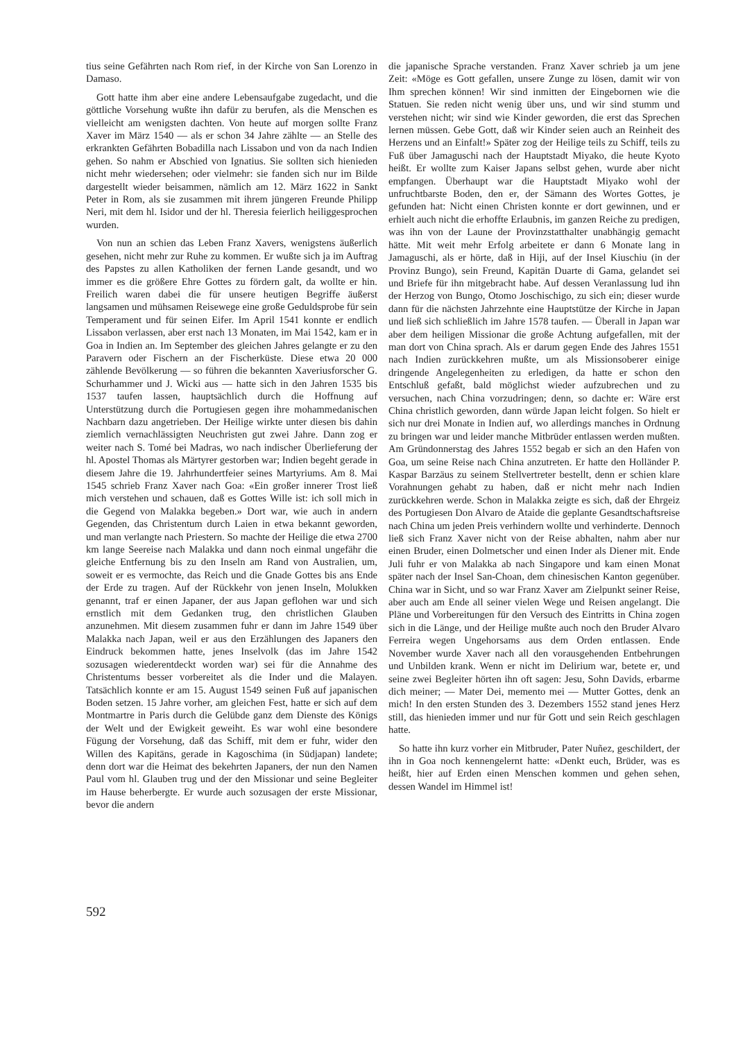tius seine Gefährten nach Rom rief, in der Kirche von San Lorenzo in Damaso.
Gott hatte ihm aber eine andere Lebensaufgabe zugedacht, und die göttliche Vorsehung wußte ihn dafür zu berufen, als die Menschen es vielleicht am wenigsten dachten. Von heute auf morgen sollte Franz Xaver im März 1540 — als er schon 34 Jahre zählte — an Stelle des erkrankten Gefährten Bobadilla nach Lissabon und von da nach Indien gehen. So nahm er Abschied von Ignatius. Sie sollten sich hienieden nicht mehr wiedersehen; oder vielmehr: sie fanden sich nur im Bilde dargestellt wieder beisammen, nämlich am 12. März 1622 in Sankt Peter in Rom, als sie zusammen mit ihrem jüngeren Freunde Philipp Neri, mit dem hl. Isidor und der hl. Theresia feierlich heiliggesprochen wurden.
Von nun an schien das Leben Franz Xavers, wenigstens äußerlich gesehen, nicht mehr zur Ruhe zu kommen. Er wußte sich ja im Auftrag des Papstes zu allen Katholiken der fernen Lande gesandt, und wo immer es die größere Ehre Gottes zu fördern galt, da wollte er hin. Freilich waren dabei die für unsere heutigen Begriffe äußerst langsamen und mühsamen Reisewege eine große Geduldsprobe für sein Temperament und für seinen Eifer. Im April 1541 konnte er endlich Lissabon verlassen, aber erst nach 13 Monaten, im Mai 1542, kam er in Goa in Indien an. Im September des gleichen Jahres gelangte er zu den Paravern oder Fischern an der Fischerküste. Diese etwa 20 000 zählende Bevölkerung — so führen die bekannten Xaveriusforscher G. Schurhammer und J. Wicki aus — hatte sich in den Jahren 1535 bis 1537 taufen lassen, hauptsächlich durch die Hoffnung auf Unterstützung durch die Portugiesen gegen ihre mohammedanischen Nachbarn dazu angetrieben. Der Heilige wirkte unter diesen bis dahin ziemlich vernachlässigten Neuchristen gut zwei Jahre. Dann zog er weiter nach S. Tomé bei Madras, wo nach indischer Überlieferung der hl. Apostel Thomas als Märtyrer gestorben war; Indien begeht gerade in diesem Jahre die 19. Jahrhundertfeier seines Martyriums. Am 8. Mai 1545 schrieb Franz Xaver nach Goa: «Ein großer innerer Trost ließ mich verstehen und schauen, daß es Gottes Wille ist: ich soll mich in die Gegend von Malakka begeben.» Dort war, wie auch in andern Gegenden, das Christentum durch Laien in etwa bekannt geworden, und man verlangte nach Priestern. So machte der Heilige die etwa 2700 km lange Seereise nach Malakka und dann noch einmal ungefähr die gleiche Entfernung bis zu den Inseln am Rand von Australien, um, soweit er es vermochte, das Reich und die Gnade Gottes bis ans Ende der Erde zu tragen. Auf der Rückkehr von jenen Inseln, Molukken genannt, traf er einen Japaner, der aus Japan geflohen war und sich ernstlich mit dem Gedanken trug, den christlichen Glauben anzunehmen. Mit diesem zusammen fuhr er dann im Jahre 1549 über Malakka nach Japan, weil er aus den Erzählungen des Japaners den Eindruck bekommen hatte, jenes Inselvolk (das im Jahre 1542 sozusagen wiederentdeckt worden war) sei für die Annahme des Christentums besser vorbereitet als die Inder und die Malayen. Tatsächlich konnte er am 15. August 1549 seinen Fuß auf japanischen Boden setzen. 15 Jahre vorher, am gleichen Fest, hatte er sich auf dem Montmartre in Paris durch die Gelübde ganz dem Dienste des Königs der Welt und der Ewigkeit geweiht. Es war wohl eine besondere Fügung der Vorsehung, daß das Schiff, mit dem er fuhr, wider den Willen des Kapitäns, gerade in Kagoschima (in Südjapan) landete; denn dort war die Heimat des bekehrten Japaners, der nun den Namen Paul vom hl. Glauben trug und der den Missionar und seine Begleiter im Hause beherbergte. Er wurde auch sozusagen der erste Missionar, bevor die andern
die japanische Sprache verstanden. Franz Xaver schrieb ja um jene Zeit: «Möge es Gott gefallen, unsere Zunge zu lösen, damit wir von Ihm sprechen können! Wir sind inmitten der Eingebornen wie die Statuen. Sie reden nicht wenig über uns, und wir sind stumm und verstehen nicht; wir sind wie Kinder geworden, die erst das Sprechen lernen müssen. Gebe Gott, daß wir Kinder seien auch an Reinheit des Herzens und an Einfalt!» Später zog der Heilige teils zu Schiff, teils zu Fuß über Jamaguschi nach der Hauptstadt Miyako, die heute Kyoto heißt. Er wollte zum Kaiser Japans selbst gehen, wurde aber nicht empfangen. Überhaupt war die Hauptstadt Miyako wohl der unfruchtbarste Boden, den er, der Sämann des Wortes Gottes, je gefunden hat: Nicht einen Christen konnte er dort gewinnen, und er erhielt auch nicht die erhoffte Erlaubnis, im ganzen Reiche zu predigen, was ihn von der Laune der Provinzstatthalter unabhängig gemacht hätte. Mit weit mehr Erfolg arbeitete er dann 6 Monate lang in Jamaguschi, als er hörte, daß in Hiji, auf der Insel Kiuschiu (in der Provinz Bungo), sein Freund, Kapitän Duarte di Gama, gelandet sei und Briefe für ihn mitgebracht habe. Auf dessen Veranlassung lud ihn der Herzog von Bungo, Otomo Joschischigo, zu sich ein; dieser wurde dann für die nächsten Jahrzehnte eine Hauptstütze der Kirche in Japan und ließ sich schließlich im Jahre 1578 taufen. — Überall in Japan war aber dem heiligen Missionar die große Achtung aufgefallen, mit der man dort von China sprach. Als er darum gegen Ende des Jahres 1551 nach Indien zurückkehren mußte, um als Missionsoberer einige dringende Angelegenheiten zu erledigen, da hatte er schon den Entschluß gefaßt, bald möglichst wieder aufzubrechen und zu versuchen, nach China vorzudringen; denn, so dachte er: Wäre erst China christlich geworden, dann würde Japan leicht folgen. So hielt er sich nur drei Monate in Indien auf, wo allerdings manches in Ordnung zu bringen war und leider manche Mitbrüder entlassen werden mußten. Am Gründonnerstag des Jahres 1552 begab er sich an den Hafen von Goa, um seine Reise nach China anzutreten. Er hatte den Holländer P. Kaspar Barzäus zu seinem Stellvertreter bestellt, denn er schien klare Vorahnungen gehabt zu haben, daß er nicht mehr nach Indien zurückkehren werde. Schon in Malakka zeigte es sich, daß der Ehrgeiz des Portugiesen Don Alvaro de Ataide die geplante Gesandtschaftsreise nach China um jeden Preis verhindern wollte und verhinderte. Dennoch ließ sich Franz Xaver nicht von der Reise abhalten, nahm aber nur einen Bruder, einen Dolmetscher und einen Inder als Diener mit. Ende Juli fuhr er von Malakka ab nach Singapore und kam einen Monat später nach der Insel San-Choan, dem chinesischen Kanton gegenüber. China war in Sicht, und so war Franz Xaver am Zielpunkt seiner Reise, aber auch am Ende all seiner vielen Wege und Reisen angelangt. Die Pläne und Vorbereitungen für den Versuch des Eintritts in China zogen sich in die Länge, und der Heilige mußte auch noch den Bruder Alvaro Ferreira wegen Ungehorsams aus dem Orden entlassen. Ende November wurde Xaver nach all den vorausgehenden Entbehrungen und Unbilden krank. Wenn er nicht im Delirium war, betete er, und seine zwei Begleiter hörten ihn oft sagen: Jesu, Sohn Davids, erbarme dich meiner; — Mater Dei, memento mei — Mutter Gottes, denk an mich! In den ersten Stunden des 3. Dezembers 1552 stand jenes Herz still, das hienieden immer und nur für Gott und sein Reich geschlagen hatte.
So hatte ihn kurz vorher ein Mitbruder, Pater Nuñez, geschildert, der ihn in Goa noch kennengelernt hatte: «Denkt euch, Brüder, was es heißt, hier auf Erden einen Menschen kommen und gehen sehen, dessen Wandel im Himmel ist!
592